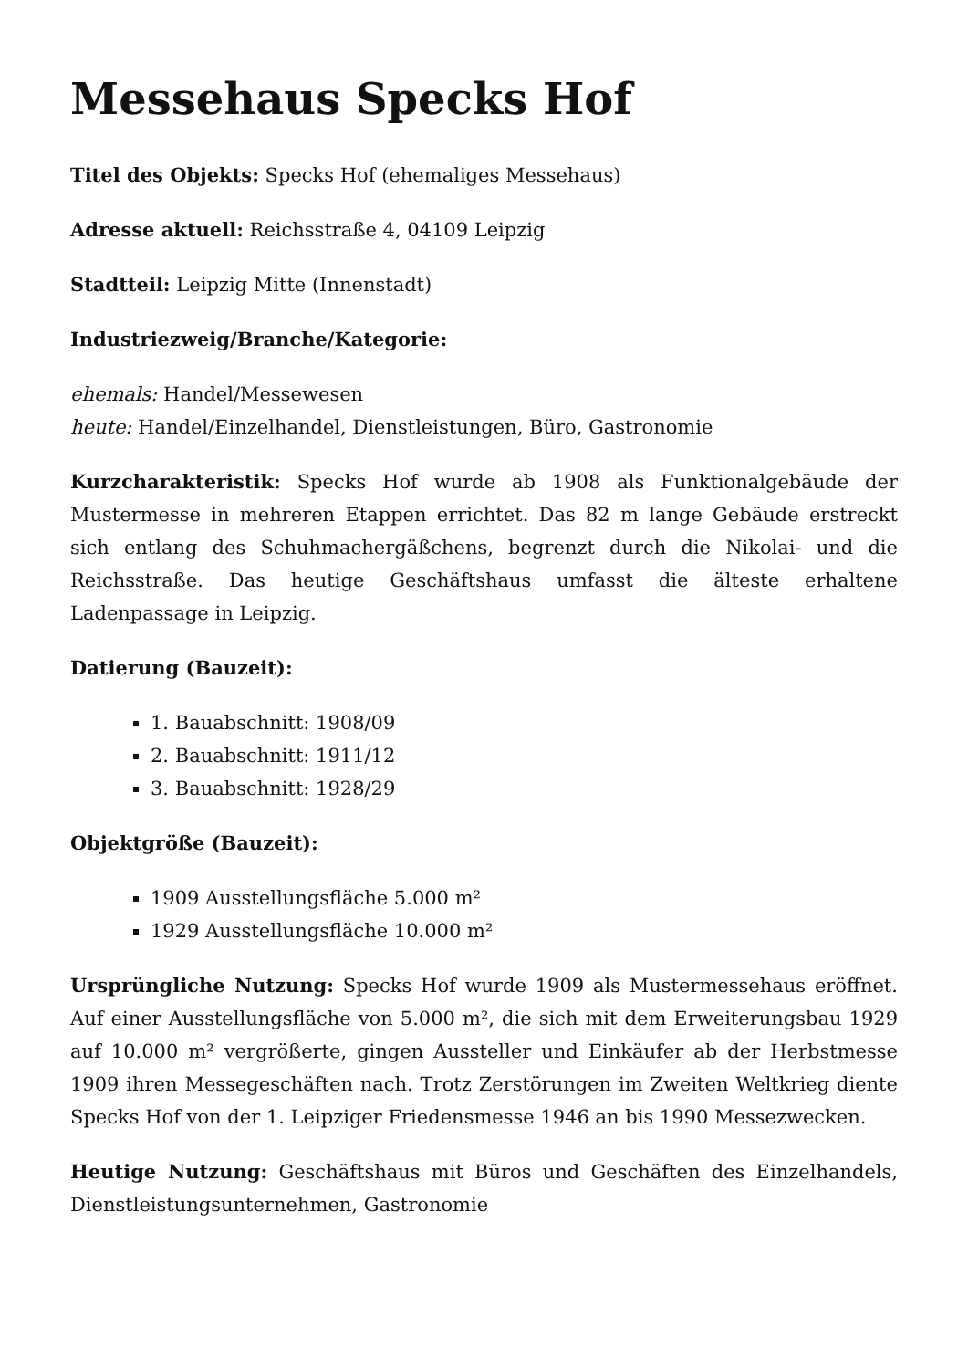Messehaus Specks Hof
Titel des Objekts: Specks Hof (ehemaliges Messehaus)
Adresse aktuell: Reichsstraße 4, 04109 Leipzig
Stadtteil: Leipzig Mitte (Innenstadt)
Industriezweig/Branche/Kategorie:
ehemals: Handel/Messewesen
heute: Handel/Einzelhandel, Dienstleistungen, Büro, Gastronomie
Kurzcharakteristik: Specks Hof wurde ab 1908 als Funktionalgebäude der Mustermesse in mehreren Etappen errichtet. Das 82 m lange Gebäude erstreckt sich entlang des Schuhmachergäßchens, begrenzt durch die Nikolai- und die Reichsstraße. Das heutige Geschäftshaus umfasst die älteste erhaltene Ladenpassage in Leipzig.
Datierung (Bauzeit):
1. Bauabschnitt: 1908/09
2. Bauabschnitt: 1911/12
3. Bauabschnitt: 1928/29
Objektgröße (Bauzeit):
1909 Ausstellungsfläche 5.000 m²
1929 Ausstellungsfläche 10.000 m²
Ursprüngliche Nutzung: Specks Hof wurde 1909 als Mustermessehaus eröffnet. Auf einer Ausstellungsfläche von 5.000 m², die sich mit dem Erweiterungsbau 1929 auf 10.000 m² vergrößerte, gingen Aussteller und Einkäufer ab der Herbstmesse 1909 ihren Messegeschäften nach. Trotz Zerstörungen im Zweiten Weltkrieg diente Specks Hof von der 1. Leipziger Friedensmesse 1946 an bis 1990 Messezwecken.
Heutige Nutzung: Geschäftshaus mit Büros und Geschäften des Einzelhandels, Dienstleistungsunternehmen, Gastronomie